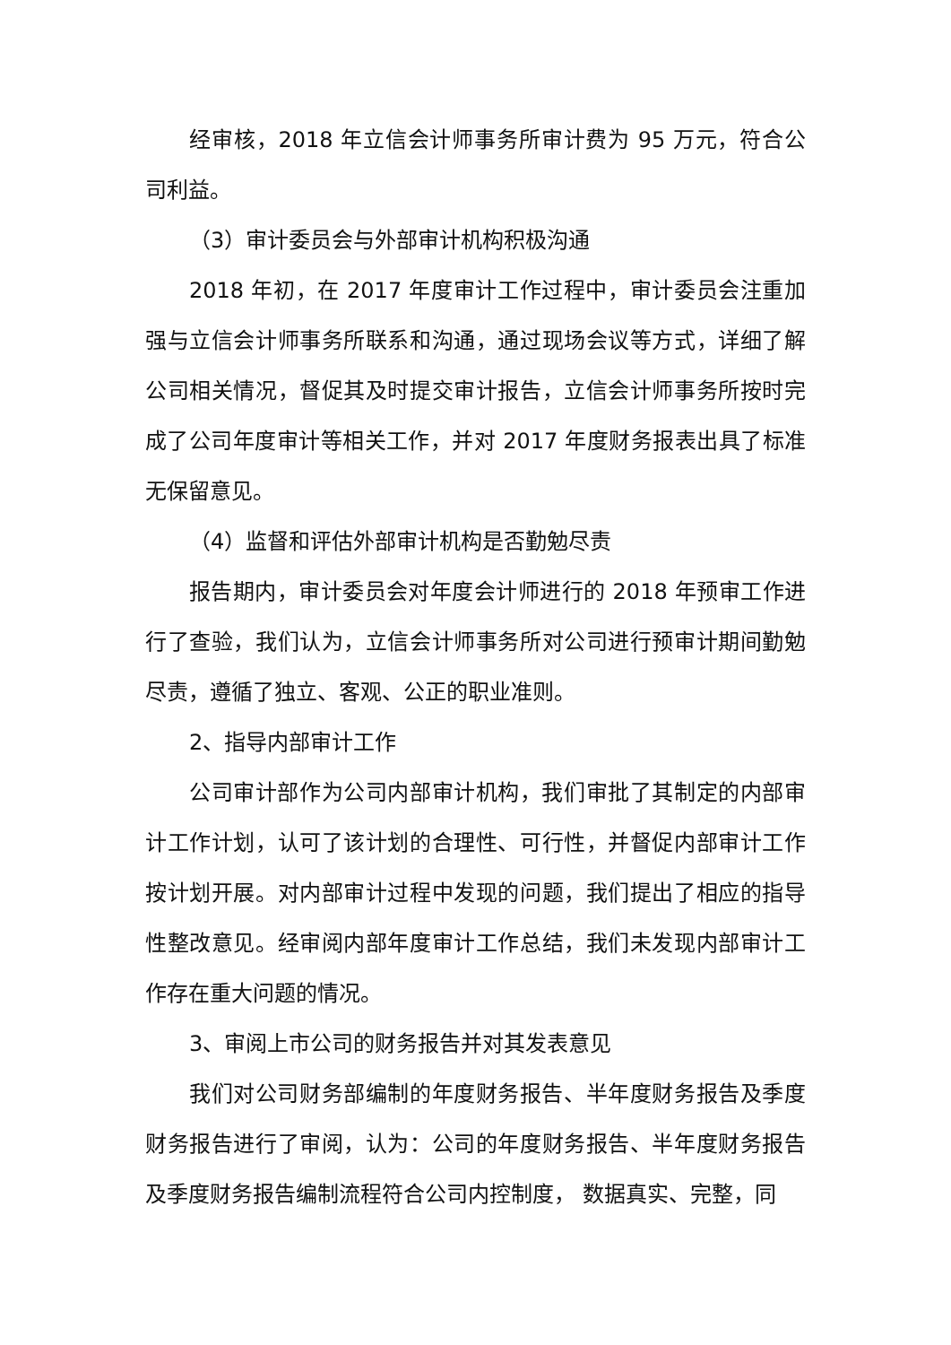经审核，2018 年立信会计师事务所审计费为 95 万元，符合公司利益。
（3）审计委员会与外部审计机构积极沟通
2018 年初，在 2017 年度审计工作过程中，审计委员会注重加强与立信会计师事务所联系和沟通，通过现场会议等方式，详细了解公司相关情况，督促其及时提交审计报告，立信会计师事务所按时完成了公司年度审计等相关工作，并对 2017 年度财务报表出具了标准无保留意见。
（4）监督和评估外部审计机构是否勤勉尽责
报告期内，审计委员会对年度会计师进行的 2018 年预审工作进行了查验，我们认为，立信会计师事务所对公司进行预审计期间勤勉尽责，遵循了独立、客观、公正的职业准则。
2、指导内部审计工作
公司审计部作为公司内部审计机构，我们审批了其制定的内部审计工作计划，认可了该计划的合理性、可行性，并督促内部审计工作按计划开展。对内部审计过程中发现的问题，我们提出了相应的指导性整改意见。经审阅内部年度审计工作总结，我们未发现内部审计工作存在重大问题的情况。
3、审阅上市公司的财务报告并对其发表意见
我们对公司财务部编制的年度财务报告、半年度财务报告及季度财务报告进行了审阅，认为：公司的年度财务报告、半年度财务报告及季度财务报告编制流程符合公司内控制度， 数据真实、完整，同